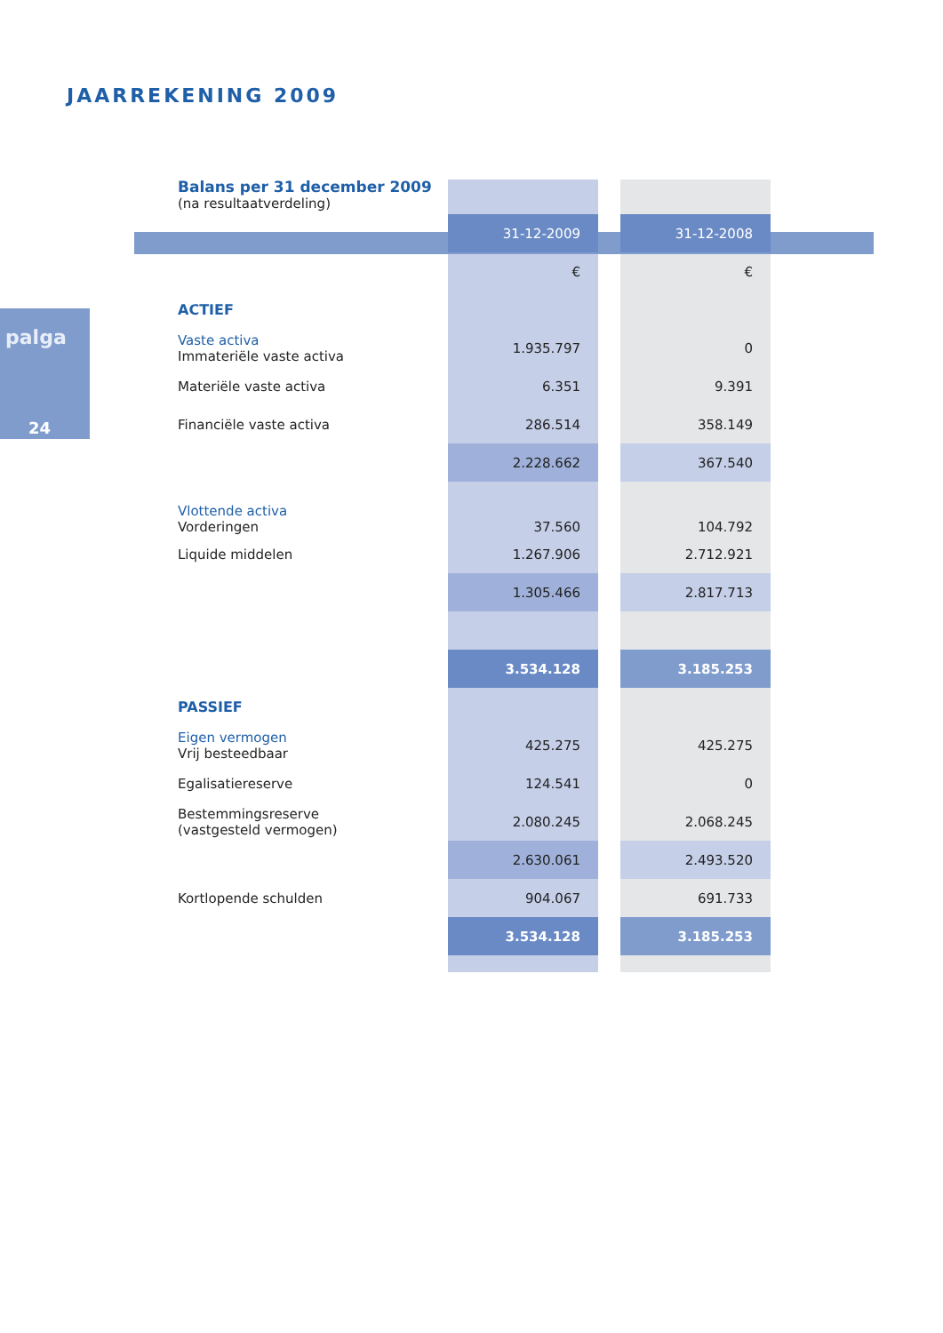JAARREKENING 2009
palga
24
| Balans per 31 december 2009 (na resultaatverdeling) | | | |
| | 31-12-2009 | | 31-12-2008 |
| | € | | € |
| ACTIEF | | | |
| Vaste activa Immateriële vaste activa | 1.935.797 | | 0 |
| Materiële vaste activa | 6.351 | | 9.391 |
| Financiële vaste activa | 286.514 | | 358.149 |
| | 2.228.662 | | 367.540 |
| Vlottende activa Vorderingen | 37.560 | | 104.792 |
| Liquide middelen | 1.267.906 | | 2.712.921 |
| | 1.305.466 | | 2.817.713 |
| | 3.534.128 | | 3.185.253 |
| PASSIEF | | | |
| Eigen vermogen Vrij besteedbaar | 425.275 | | 425.275 |
| Egalisatiereserve | 124.541 | | 0 |
| Bestemmingsreserve (vastgesteld vermogen) | 2.080.245 | | 2.068.245 |
| | 2.630.061 | | 2.493.520 |
| Kortlopende schulden | 904.067 | | 691.733 |
| | 3.534.128 | | 3.185.253 |